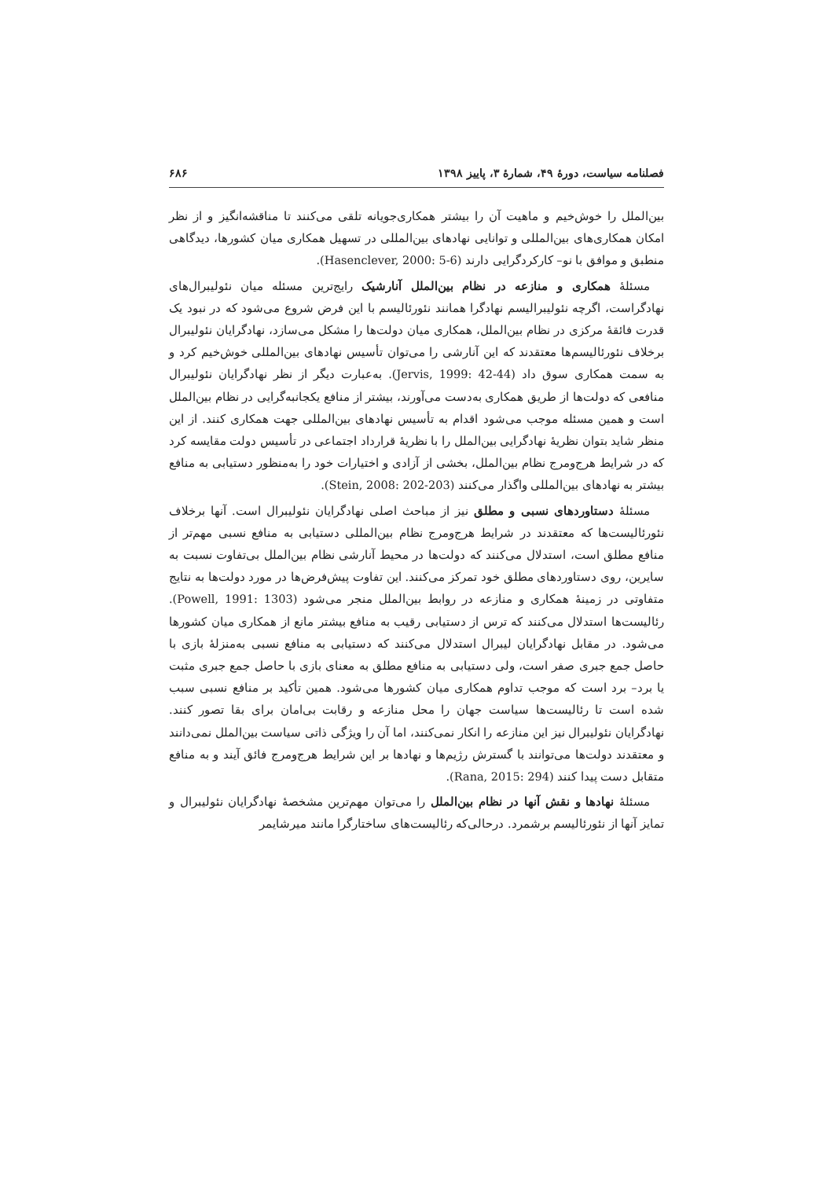فصلنامه سیاست، دورهٔ ۴۹، شمارهٔ ۳، پاییز ۱۳۹۸ ۶۸۶
بین‌الملل را خوش‌خیم و ماهیت آن را بیشتر همکاری‌جویانه تلقی می‌کنند تا مناقشه‌انگیز و از نظر امکان همکاری‌های بین‌المللی و توانایی نهادهای بین‌المللی در تسهیل همکاری میان کشورها، دیدگاهی منطبق و موافق با نو– کارکردگرایی دارند (Hasenclever, 2000: 5-6).
مسئلهٔ همکاری و منازعه در نظام بین‌الملل آنارشیک رایج‌ترین مسئله میان نئولیبرال‌های نهادگراست، اگرچه نئولیبرالیسم نهادگرا همانند نئورئالیسم با این فرض شروع می‌شود که در نبود یک قدرت فائقهٔ مرکزی در نظام بین‌الملل، همکاری میان دولت‌ها را مشکل می‌سازد، نهادگرایان نئولیبرال برخلاف نئورئالیسم‌ها معتقدند که این آنارشی را می‌توان تأسیس نهادهای بین‌المللی خوش‌خیم کرد و به سمت همکاری سوق داد (Jervis, 1999: 42-44). به‌عبارت دیگر از نظر نهادگرایان نئولیبرال منافعی که دولت‌ها از طریق همکاری به‌دست می‌آورند، بیشتر از منافع یکجانبه‌گرایی در نظام بین‌الملل است و همین مسئله موجب می‌شود اقدام به تأسیس نهادهای بین‌المللی جهت همکاری کنند. از این منظر شاید بتوان نظریهٔ نهادگرایی بین‌الملل را با نظریهٔ قرارداد اجتماعی در تأسیس دولت مقایسه کرد که در شرایط هرج‌ومرج نظام بین‌الملل، بخشی از آزادی و اختیارات خود را به‌منظور دستیابی به منافع بیشتر به نهادهای بین‌المللی واگذار می‌کنند (Stein, 2008: 202-203).
مسئلهٔ دستاوردهای نسبی و مطلق نیز از مباحث اصلی نهادگرایان نئولیبرال است. آنها برخلاف نئورئالیست‌ها که معتقدند در شرایط هرج‌ومرج نظام بین‌المللی دستیابی به منافع نسبی مهم‌تر از منافع مطلق است، استدلال می‌کنند که دولت‌ها در محیط آنارشی نظام بین‌الملل بی‌تفاوت نسبت به سایرین، روی دستاوردهای مطلق خود تمرکز می‌کنند. این تفاوت پیش‌فرض‌ها در مورد دولت‌ها به نتایج متفاوتی در زمینهٔ همکاری و منازعه در روابط بین‌الملل منجر می‌شود (Powell, 1991: 1303). رئالیست‌ها استدلال می‌کنند که ترس از دستیابی رقیب به منافع بیشتر مانع از همکاری میان کشورها می‌شود. در مقابل نهادگرایان لیبرال استدلال می‌کنند که دستیابی به منافع نسبی به‌منزلهٔ بازی با حاصل جمع جبری صفر است، ولی دستیابی به منافع مطلق به معنای بازی با حاصل جمع جبری مثبت یا برد– برد است که موجب تداوم همکاری میان کشورها می‌شود. همین تأکید بر منافع نسبی سبب شده است تا رئالیست‌ها سیاست جهان را محل منازعه و رقابت بی‌امان برای بقا تصور کنند. نهادگرایان نئولیبرال نیز این منازعه را انکار نمی‌کنند، اما آن را ویژگی ذاتی سیاست بین‌الملل نمی‌دانند و معتقدند دولت‌ها می‌توانند با گسترش رژیم‌ها و نهادها بر این شرایط هرج‌ومرج فائق آیند و به منافع متقابل دست پیدا کنند (Rana, 2015: 294).
مسئلهٔ نهادها و نقش آنها در نظام بین‌الملل را می‌توان مهم‌ترین مشخصهٔ نهادگرایان نئولیبرال و تمایز آنها از نئورئالیسم برشمرد. درحالی‌که رئالیست‌های ساختارگرا مانند میرشایمر